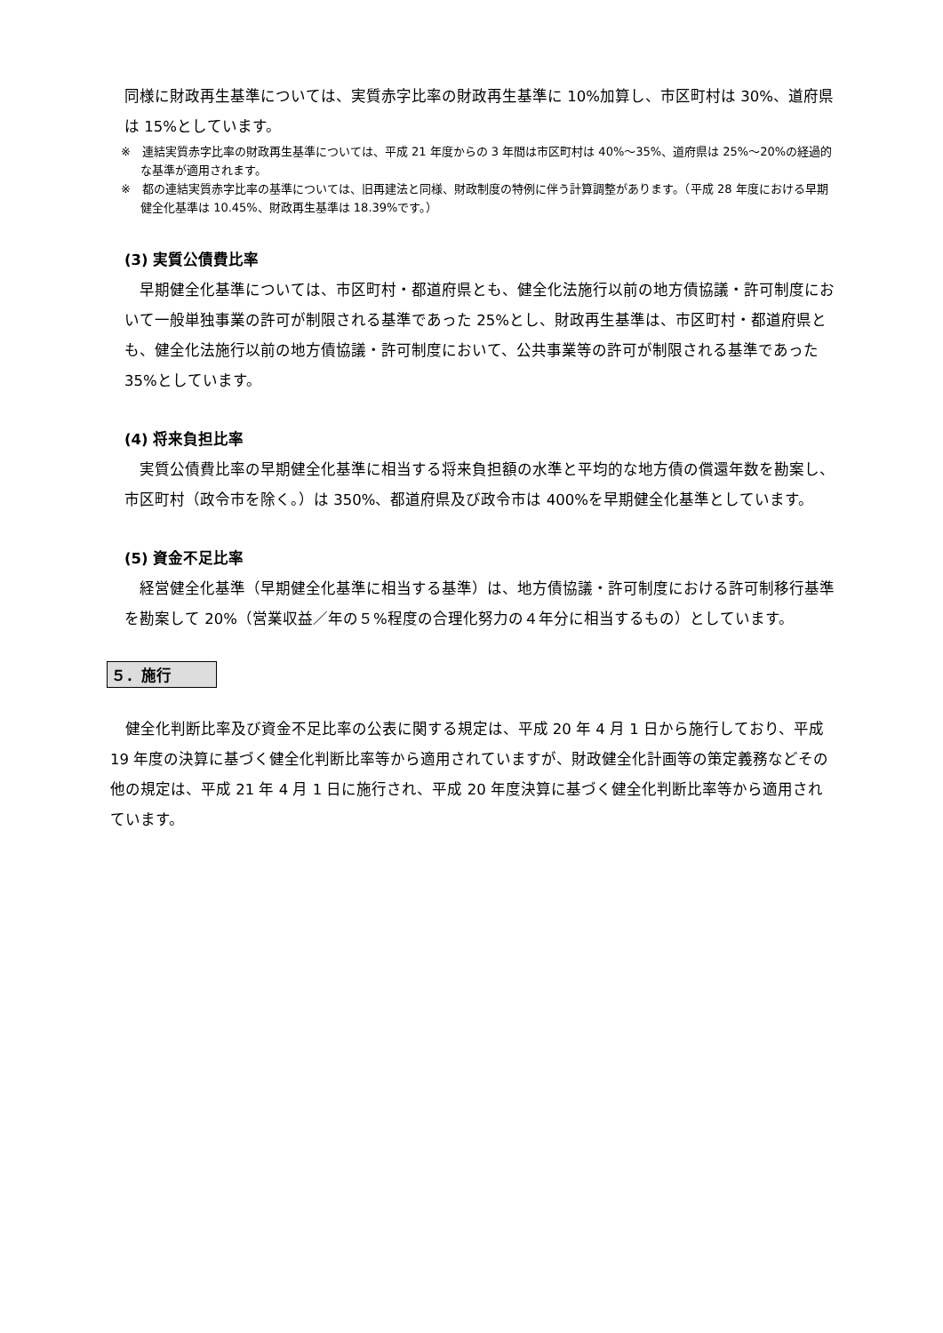同様に財政再生基準については、実質赤字比率の財政再生基準に 10%加算し、市区町村は 30%、道府県は 15%としています。
※　連結実質赤字比率の財政再生基準については、平成 21 年度からの 3 年間は市区町村は 40%～35%、道府県は 25%～20%の経過的な基準が適用されます。
※　都の連結実質赤字比率の基準については、旧再建法と同様、財政制度の特例に伴う計算調整があります。（平成 28 年度における早期健全化基準は 10.45%、財政再生基準は 18.39%です。）
(3) 実質公債費比率
早期健全化基準については、市区町村・都道府県とも、健全化法施行以前の地方債協議・許可制度において一般単独事業の許可が制限される基準であった 25%とし、財政再生基準は、市区町村・都道府県とも、健全化法施行以前の地方債協議・許可制度において、公共事業等の許可が制限される基準であった 35%としています。
(4) 将来負担比率
実質公債費比率の早期健全化基準に相当する将来負担額の水準と平均的な地方債の償還年数を勘案し、市区町村（政令市を除く。）は 350%、都道府県及び政令市は 400%を早期健全化基準としています。
(5) 資金不足比率
経営健全化基準（早期健全化基準に相当する基準）は、地方債協議・許可制度における許可制移行基準を勘案して 20%（営業収益／年の５%程度の合理化努力の４年分に相当するもの）としています。
５．施行
健全化判断比率及び資金不足比率の公表に関する規定は、平成 20 年 4 月 1 日から施行しており、平成 19 年度の決算に基づく健全化判断比率等から適用されていますが、財政健全化計画等の策定義務などその他の規定は、平成 21 年 4 月 1 日に施行され、平成 20 年度決算に基づく健全化判断比率等から適用されています。